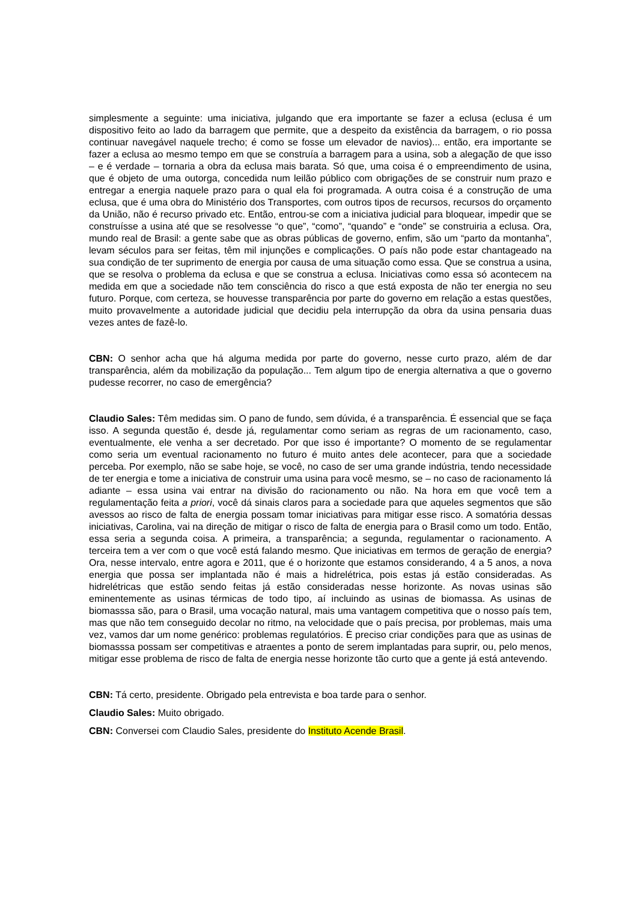simplesmente a seguinte: uma iniciativa, julgando que era importante se fazer a eclusa (eclusa é um dispositivo feito ao lado da barragem que permite, que a despeito da existência da barragem, o rio possa continuar navegável naquele trecho; é como se fosse um elevador de navios)... então, era importante se fazer a eclusa ao mesmo tempo em que se construía a barragem para a usina, sob a alegação de que isso – e é verdade – tornaria a obra da eclusa mais barata. Só que, uma coisa é o empreendimento de usina, que é objeto de uma outorga, concedida num leilão público com obrigações de se construir num prazo e entregar a energia naquele prazo para o qual ela foi programada. A outra coisa é a construção de uma eclusa, que é uma obra do Ministério dos Transportes, com outros tipos de recursos, recursos do orçamento da União, não é recurso privado etc. Então, entrou-se com a iniciativa judicial para bloquear, impedir que se construísse a usina até que se resolvesse “o que”, “como”, “quando” e “onde” se construiria a eclusa. Ora, mundo real de Brasil: a gente sabe que as obras públicas de governo, enfim, são um “parto da montanha”, levam séculos para ser feitas, têm mil injunções e complicações. O país não pode estar chantageado na sua condição de ter suprimento de energia por causa de uma situação como essa. Que se construa a usina, que se resolva o problema da eclusa e que se construa a eclusa. Iniciativas como essa só acontecem na medida em que a sociedade não tem consciência do risco a que está exposta de não ter energia no seu futuro. Porque, com certeza, se houvesse transparência por parte do governo em relação a estas questões, muito provavelmente a autoridade judicial que decidiu pela interrupção da obra da usina pensaria duas vezes antes de fazê-lo.
CBN: O senhor acha que há alguma medida por parte do governo, nesse curto prazo, além de dar transparência, além da mobilização da população... Tem algum tipo de energia alternativa a que o governo pudesse recorrer, no caso de emergência?
Claudio Sales: Têm medidas sim. O pano de fundo, sem dúvida, é a transparência. É essencial que se faça isso. A segunda questão é, desde já, regulamentar como seriam as regras de um racionamento, caso, eventualmente, ele venha a ser decretado. Por que isso é importante? O momento de se regulamentar como seria um eventual racionamento no futuro é muito antes dele acontecer, para que a sociedade perceba. Por exemplo, não se sabe hoje, se você, no caso de ser uma grande indústria, tendo necessidade de ter energia e tome a iniciativa de construir uma usina para você mesmo, se – no caso de racionamento lá adiante – essa usina vai entrar na divisão do racionamento ou não. Na hora em que você tem a regulamentação feita a priori, você dá sinais claros para a sociedade para que aqueles segmentos que são avessos ao risco de falta de energia possam tomar iniciativas para mitigar esse risco. A somatória dessas iniciativas, Carolina, vai na direção de mitigar o risco de falta de energia para o Brasil como um todo. Então, essa seria a segunda coisa. A primeira, a transparência; a segunda, regulamentar o racionamento. A terceira tem a ver com o que você está falando mesmo. Que iniciativas em termos de geração de energia? Ora, nesse intervalo, entre agora e 2011, que é o horizonte que estamos considerando, 4 a 5 anos, a nova energia que possa ser implantada não é mais a hidrelétrica, pois estas já estão consideradas. As hidrelétricas que estão sendo feitas já estão consideradas nesse horizonte. As novas usinas são eminentemente as usinas térmicas de todo tipo, aí incluindo as usinas de biomassa. As usinas de biomasssa são, para o Brasil, uma vocação natural, mais uma vantagem competitiva que o nosso país tem, mas que não tem conseguido decolar no ritmo, na velocidade que o país precisa, por problemas, mais uma vez, vamos dar um nome genérico: problemas regulatórios. É preciso criar condições para que as usinas de biomasssa possam ser competitivas e atraentes a ponto de serem implantadas para suprir, ou, pelo menos, mitigar esse problema de risco de falta de energia nesse horizonte tão curto que a gente já está antevendo.
CBN: Tá certo, presidente. Obrigado pela entrevista e boa tarde para o senhor.
Claudio Sales: Muito obrigado.
CBN: Conversei com Claudio Sales, presidente do Instituto Acende Brasil.